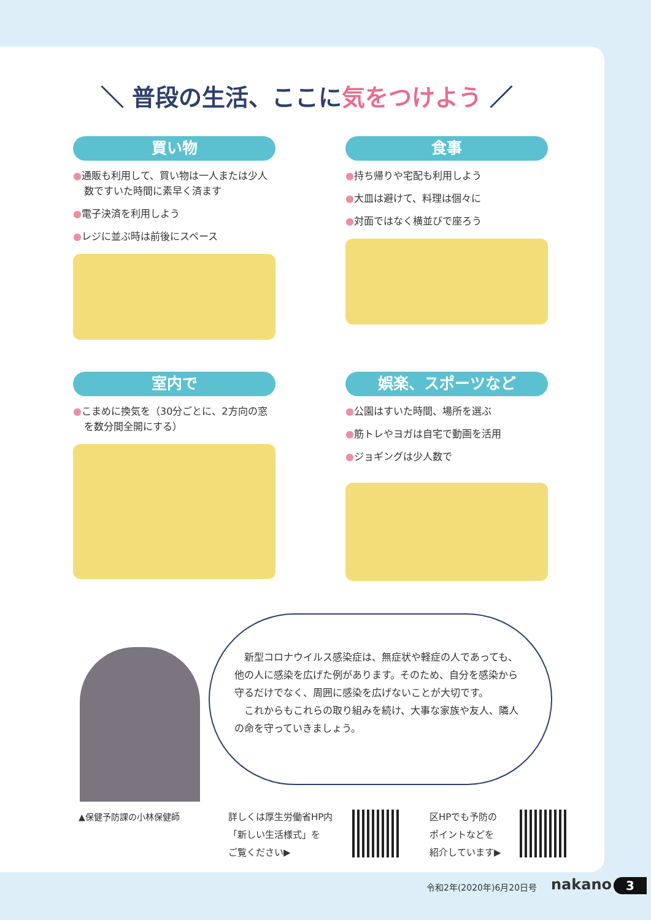＼ 普段の生活、ここに気をつけよう ／
買い物
●通販も利用して、買い物は一人または少人数ですいた時間に素早く済ます
●電子決済を利用しよう
●レジに並ぶ時は前後にスペース
食事
●持ち帰りや宅配も利用しよう
●大皿は避けて、料理は個々に
●対面ではなく横並びで座ろう
室内で
●こまめに換気を（30分ごとに、2方向の窓を数分間全開にする）
娯楽、スポーツなど
●公園はすいた時間、場所を選ぶ
●筋トレやヨガは自宅で動画を活用
●ジョギングは少人数で
　新型コロナウイルス感染症は、無症状や軽症の人であっても、他の人に感染を広げた例があります。そのため、自分を感染から守るだけでなく、周囲に感染を広げないことが大切です。
　これからもこれらの取り組みを続け、大事な家族や友人、隣人の命を守っていきましょう。
▲保健予防課の小林保健師
詳しくは厚生労働省HP内
「新しい生活様式」を
ご覧ください▶
区HPでも予防の
ポイントなどを
紹介しています▶
令和2年(2020年)6月20日号 nakano 3